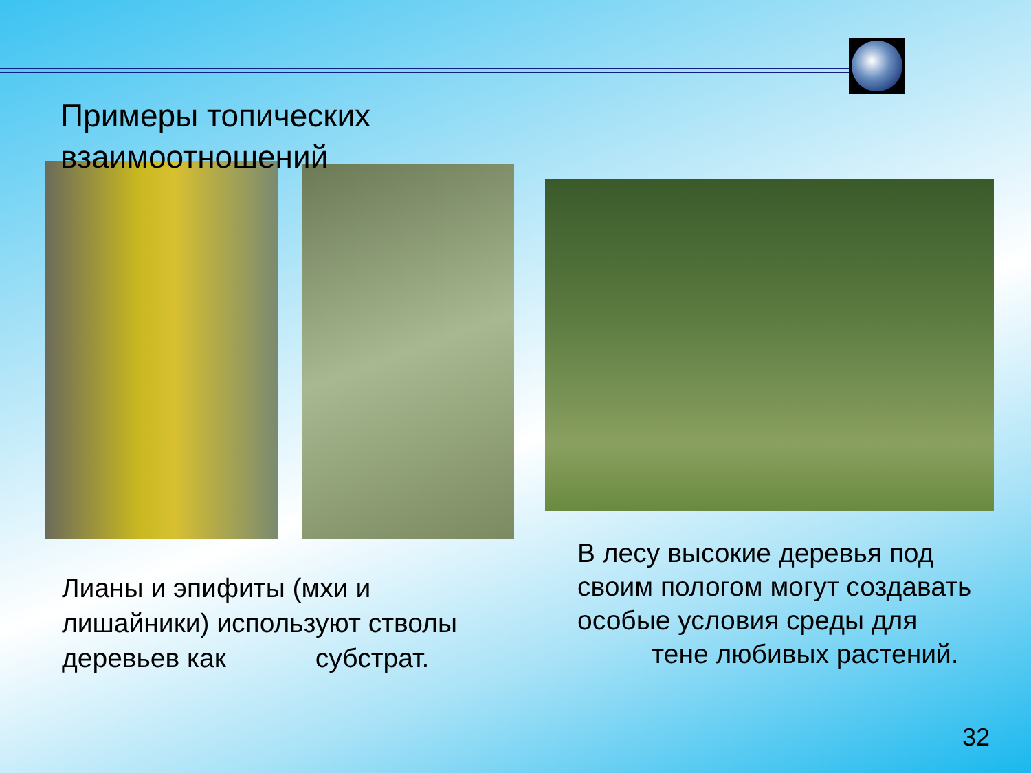Примеры топических взаимоотношений
Лианы и эпифиты (мхи и лишайники) используют стволы деревьев как субстрат.
В лесу высокие деревья под своим пологом могут создавать особые условия среды для тене любивых растений.
32